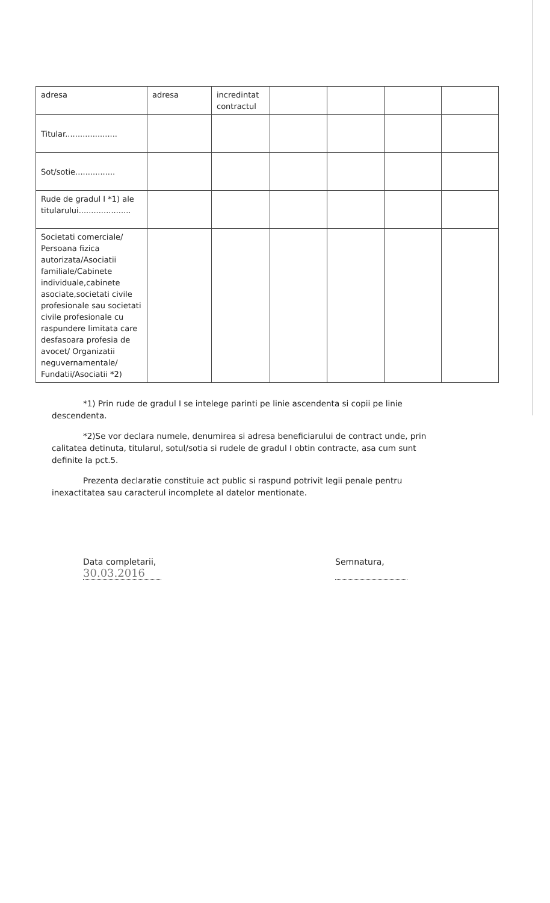| adresa | adresa | incredintat contractul | | | | |
| Titular..................... | | | | | | |
| Sot/sotie................ | | | | | | |
| Rude de gradul I *1) ale titularului..................... | | | | | | |
| Societati comerciale/ Persoana fizica autorizata/Asociatii familiale/Cabinete individuale,cabinete asociate,societati civile profesionale sau societati civile profesionale cu raspundere limitata care desfasoara profesia de avocet/ Organizatii neguvernamentale/ Fundatii/Asociatii *2) | | | | | | |
*1) Prin rude de gradul I se intelege parinti pe linie ascendenta si copii pe linie descendenta.
*2)Se vor declara numele, denumirea si adresa beneficiarului de contract unde, prin calitatea detinuta, titularul, sotul/sotia si rudele de gradul I obtin contracte, asa cum sunt definite la pct.5.
Prezenta declaratie constituie act public si raspund potrivit legii penale pentru inexactitatea sau caracterul incomplete al datelor mentionate.
Data completarii,
30.03.2016
Semnatura,